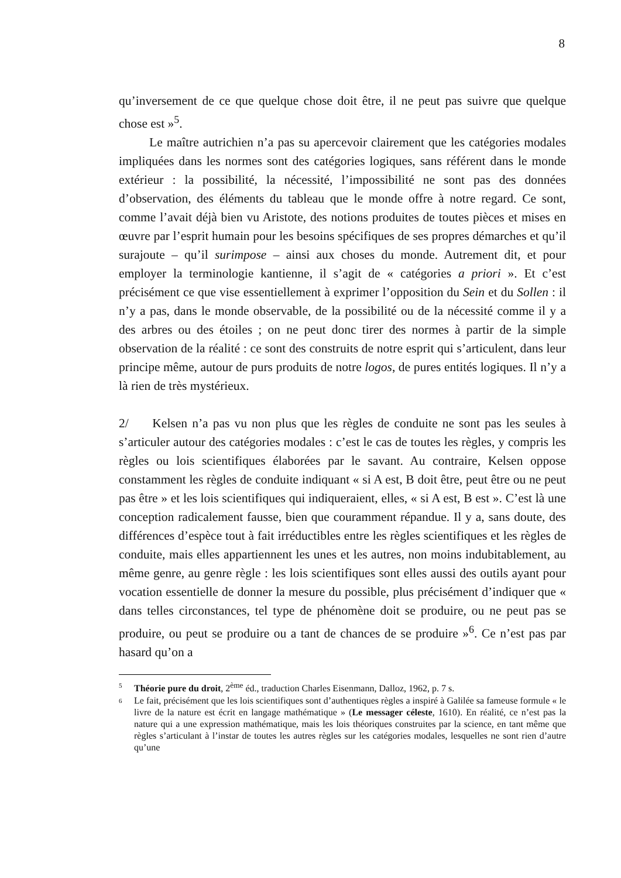8
qu’inversement de ce que quelque chose doit être, il ne peut pas suivre que quelque chose est »<sup>5</sup>.
Le maître autrichien n’a pas su apercevoir clairement que les catégories modales impliquées dans les normes sont des catégories logiques, sans référent dans le monde extérieur : la possibilité, la nécessité, l’impossibilité ne sont pas des données d’observation, des éléments du tableau que le monde offre à notre regard. Ce sont, comme l’avait déjà bien vu Aristote, des notions produites de toutes pièces et mises en œuvre par l’esprit humain pour les besoins spécifiques de ses propres démarches et qu’il surajoute – qu’il surimpose – ainsi aux choses du monde. Autrement dit, et pour employer la terminologie kantienne, il s’agit de « catégories a priori ». Et c’est précisément ce que vise essentiellement à exprimer l’opposition du Sein et du Sollen : il n’y a pas, dans le monde observable, de la possibilité ou de la nécessité comme il y a des arbres ou des étoiles ; on ne peut donc tirer des normes à partir de la simple observation de la réalité : ce sont des construits de notre esprit qui s’articulent, dans leur principe même, autour de purs produits de notre logos, de pures entités logiques. Il n’y a là rien de très mystérieux.
2/ Kelsen n’a pas vu non plus que les règles de conduite ne sont pas les seules à s’articuler autour des catégories modales : c’est le cas de toutes les règles, y compris les règles ou lois scientifiques élaborées par le savant. Au contraire, Kelsen oppose constamment les règles de conduite indiquant « si A est, B doit être, peut être ou ne peut pas être » et les lois scientifiques qui indiqueraient, elles, « si A est, B est ». C’est là une conception radicalement fausse, bien que couramment répandue. Il y a, sans doute, des différences d’espèce tout à fait irréductibles entre les règles scientifiques et les règles de conduite, mais elles appartiennent les unes et les autres, non moins indubitablement, au même genre, au genre règle : les lois scientifiques sont elles aussi des outils ayant pour vocation essentielle de donner la mesure du possible, plus précisément d’indiquer que « dans telles circonstances, tel type de phénomène doit se produire, ou ne peut pas se produire, ou peut se produire ou a tant de chances de se produire »<sup>6</sup>. Ce n’est pas par hasard qu’on a
5 Théorie pure du droit, 2<sup>ème</sup> éd., traduction Charles Eisenmann, Dalloz, 1962, p. 7 s.
6 Le fait, précisément que les lois scientifiques sont d’authentiques règles a inspiré à Galilée sa fameuse formule « le livre de la nature est écrit en langage mathématique » (Le messager céleste, 1610). En réalité, ce n’est pas la nature qui a une expression mathématique, mais les lois théoriques construites par la science, en tant même que règles s’articulant à l’instar de toutes les autres règles sur les catégories modales, lesquelles ne sont rien d’autre qu’une